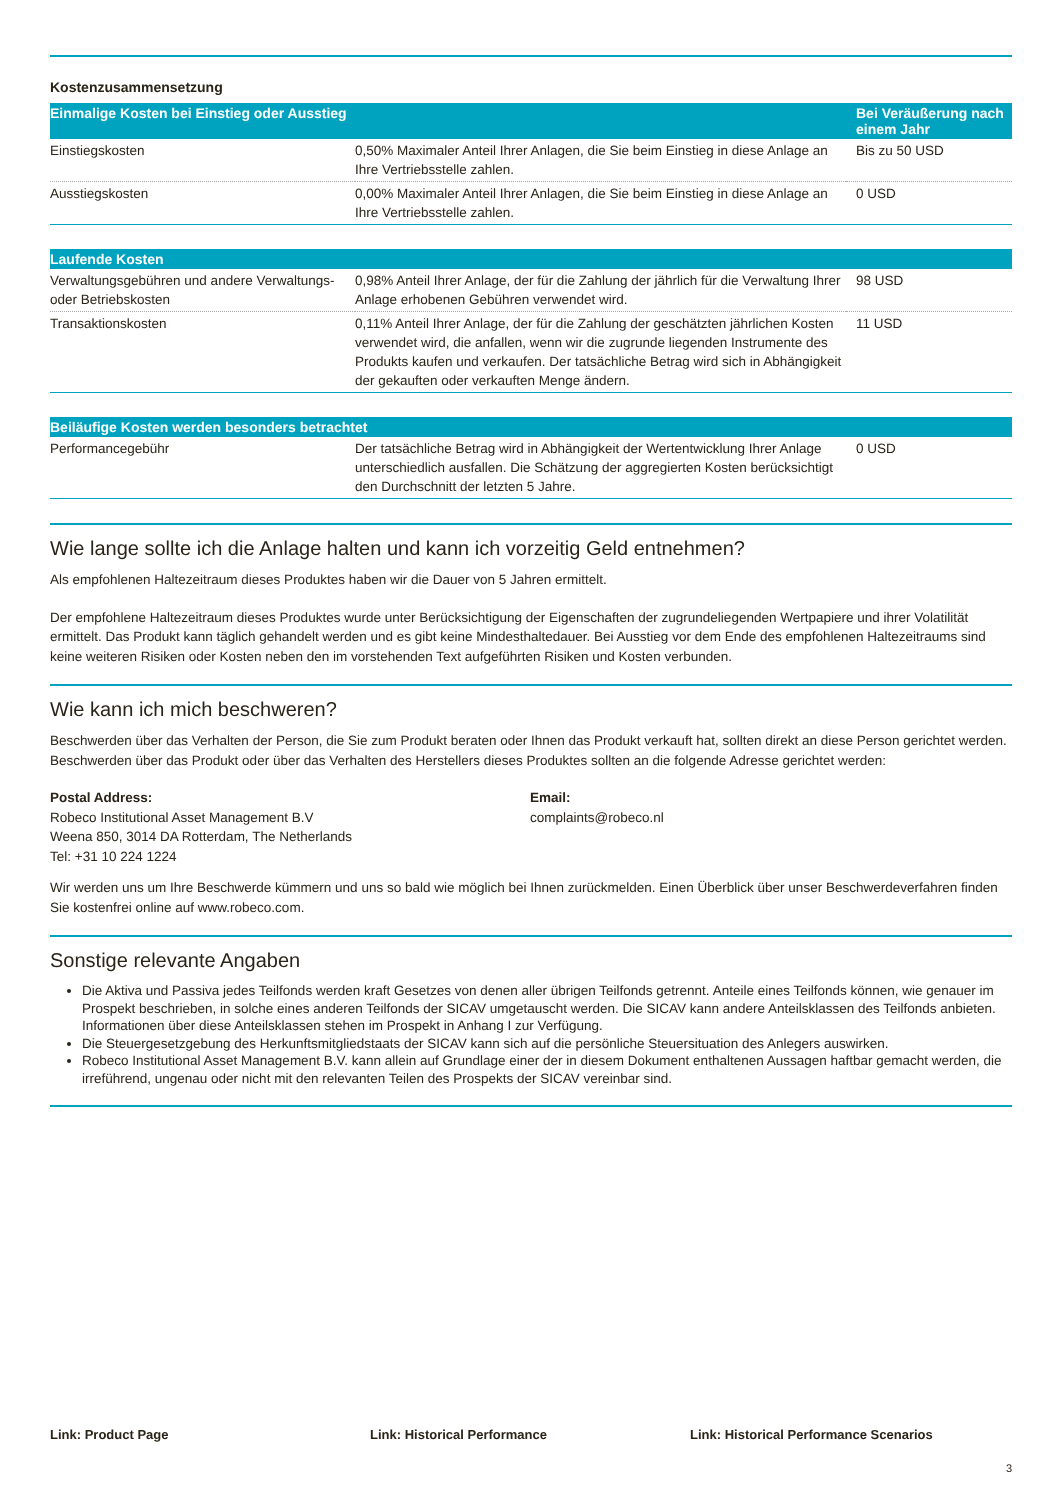Kostenzusammensetzung
| Einmalige Kosten bei Einstieg oder Ausstieg | | Bei Veräußerung nach einem Jahr |
| --- | --- | --- |
| Einstiegskosten | 0,50% Maximaler Anteil Ihrer Anlagen, die Sie beim Einstieg in diese Anlage an Ihre Vertriebsstelle zahlen. | Bis zu 50 USD |
| Ausstiegskosten | 0,00% Maximaler Anteil Ihrer Anlagen, die Sie beim Einstieg in diese Anlage an Ihre Vertriebsstelle zahlen. | 0 USD |
| Laufende Kosten | | |
| --- | --- | --- |
| Verwaltungsgebühren und andere Verwaltungs- oder Betriebskosten | 0,98% Anteil Ihrer Anlage, der für die Zahlung der jährlich für die Verwaltung Ihrer Anlage erhobenen Gebühren verwendet wird. | 98 USD |
| Transaktionskosten | 0,11% Anteil Ihrer Anlage, der für die Zahlung der geschätzten jährlichen Kosten verwendet wird, die anfallen, wenn wir die zugrunde liegenden Instrumente des Produkts kaufen und verkaufen. Der tatsächliche Betrag wird sich in Abhängigkeit der gekauften oder verkauften Menge ändern. | 11 USD |
| Beiläufige Kosten werden besonders betrachtet | | |
| --- | --- | --- |
| Performancegebühr | Der tatsächliche Betrag wird in Abhängigkeit der Wertentwicklung Ihrer Anlage unterschiedlich ausfallen. Die Schätzung der aggregierten Kosten berücksichtigt den Durchschnitt der letzten 5 Jahre. | 0 USD |
Wie lange sollte ich die Anlage halten und kann ich vorzeitig Geld entnehmen?
Als empfohlenen Haltezeitraum dieses Produktes haben wir die Dauer von 5 Jahren ermittelt.
Der empfohlene Haltezeitraum dieses Produktes wurde unter Berücksichtigung der Eigenschaften der zugrundeliegenden Wertpapiere und ihrer Volatilität ermittelt. Das Produkt kann täglich gehandelt werden und es gibt keine Mindesthaltedauer. Bei Ausstieg vor dem Ende des empfohlenen Haltezeitraums sind keine weiteren Risiken oder Kosten neben den im vorstehenden Text aufgeführten Risiken und Kosten verbunden.
Wie kann ich mich beschweren?
Beschwerden über das Verhalten der Person, die Sie zum Produkt beraten oder Ihnen das Produkt verkauft hat, sollten direkt an diese Person gerichtet werden. Beschwerden über das Produkt oder über das Verhalten des Herstellers dieses Produktes sollten an die folgende Adresse gerichtet werden:
Postal Address:
Robeco Institutional Asset Management B.V
Weena 850, 3014 DA Rotterdam, The Netherlands
Tel: +31 10 224 1224
Email:
complaints@robeco.nl
Wir werden uns um Ihre Beschwerde kümmern und uns so bald wie möglich bei Ihnen zurückmelden. Einen Überblick über unser Beschwerdeverfahren finden Sie kostenfrei online auf www.robeco.com.
Sonstige relevante Angaben
Die Aktiva und Passiva jedes Teilfonds werden kraft Gesetzes von denen aller übrigen Teilfonds getrennt. Anteile eines Teilfonds können, wie genauer im Prospekt beschrieben, in solche eines anderen Teilfonds der SICAV umgetauscht werden. Die SICAV kann andere Anteilsklassen des Teilfonds anbieten. Informationen über diese Anteilsklassen stehen im Prospekt in Anhang I zur Verfügung.
Die Steuergesetzgebung des Herkunftsmitgliedstaats der SICAV kann sich auf die persönliche Steuersituation des Anlegers auswirken.
Robeco Institutional Asset Management B.V. kann allein auf Grundlage einer der in diesem Dokument enthaltenen Aussagen haftbar gemacht werden, die irreführend, ungenau oder nicht mit den relevanten Teilen des Prospekts der SICAV vereinbar sind.
Link: Product Page Link: Historical Performance Link: Historical Performance Scenarios
3